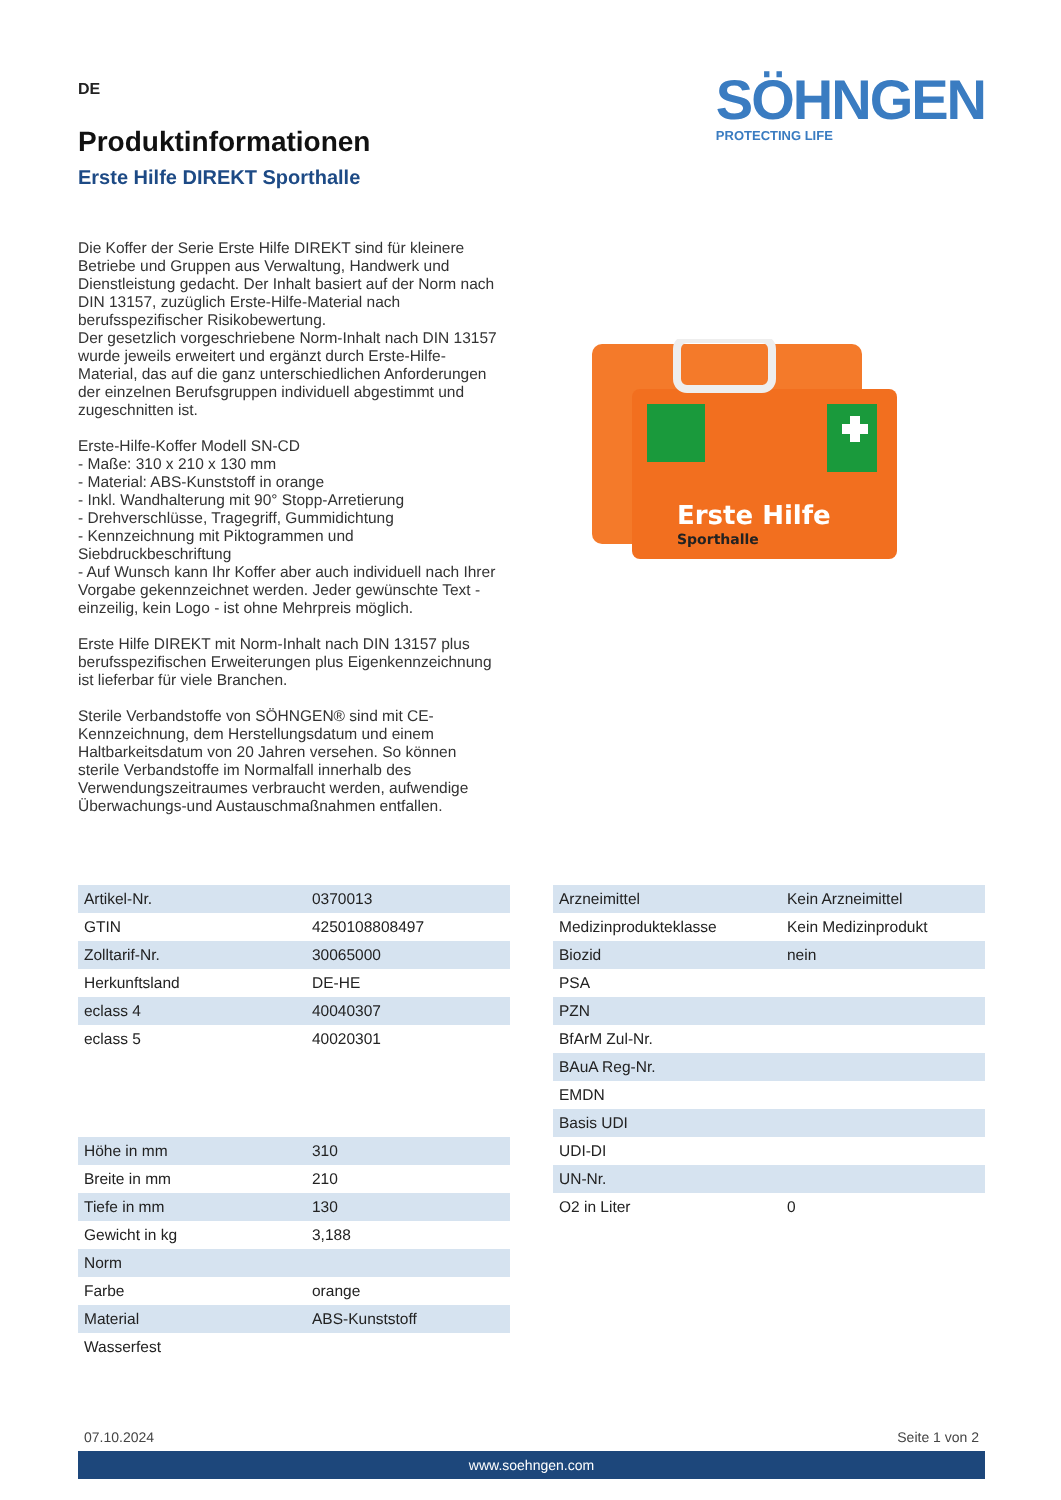DE
Produktinformationen
Erste Hilfe DIREKT Sporthalle
SÖHNGEN
PROTECTING LIFE
Die Koffer der Serie Erste Hilfe DIREKT sind für kleinere Betriebe und Gruppen aus Verwaltung, Handwerk und Dienstleistung gedacht. Der Inhalt basiert auf der Norm nach DIN 13157, zuzüglich Erste-Hilfe-Material nach berufsspezifischer Risikobewertung.
Der gesetzlich vorgeschriebene Norm-Inhalt nach DIN 13157 wurde jeweils erweitert und ergänzt durch Erste-Hilfe-Material, das auf die ganz unterschiedlichen Anforderungen der einzelnen Berufsgruppen individuell abgestimmt und zugeschnitten ist.
Erste-Hilfe-Koffer Modell SN-CD
- Maße: 310 x 210 x 130 mm
- Material: ABS-Kunststoff in orange
- Inkl. Wandhalterung mit 90° Stopp-Arretierung
- Drehverschlüsse, Tragegriff, Gummidichtung
- Kennzeichnung mit Piktogrammen und Siebdruckbeschriftung
- Auf Wunsch kann Ihr Koffer aber auch individuell nach Ihrer Vorgabe gekennzeichnet werden. Jeder gewünschte Text - einzeilig, kein Logo - ist ohne Mehrpreis möglich.
Erste Hilfe DIREKT mit Norm-Inhalt nach DIN 13157 plus berufsspezifischen Erweiterungen plus Eigenkennzeichnung ist lieferbar für viele Branchen.
Sterile Verbandstoffe von SÖHNGEN® sind mit CE-Kennzeichnung, dem Herstellungsdatum und einem Haltbarkeitsdatum von 20 Jahren versehen. So können sterile Verbandstoffe im Normalfall innerhalb des Verwendungszeitraumes verbraucht werden, aufwendige Überwachungs-und Austauschmaßnahmen entfallen.
Erste Hilfe
Sporthalle
| Artikel-Nr. | 0370013 |
| GTIN | 4250108808497 |
| Zolltarif-Nr. | 30065000 |
| Herkunftsland | DE-HE |
| eclass 4 | 40040307 |
| eclass 5 | 40020301 |
| Höhe in mm | 310 |
| Breite in mm | 210 |
| Tiefe in mm | 130 |
| Gewicht in kg | 3,188 |
| Norm | |
| Farbe | orange |
| Material | ABS-Kunststoff |
| Wasserfest | |
| Arzneimittel | Kein Arzneimittel |
| Medizinprodukteklasse | Kein Medizinprodukt |
| Biozid | nein |
| PSA | |
| PZN | |
| BfArM Zul-Nr. | |
| BAuA Reg-Nr. | |
| EMDN | |
| Basis UDI | |
| UDI-DI | |
| UN-Nr. | |
| O2 in Liter | 0 |
07.10.2024 Seite 1 von 2
www.soehngen.com